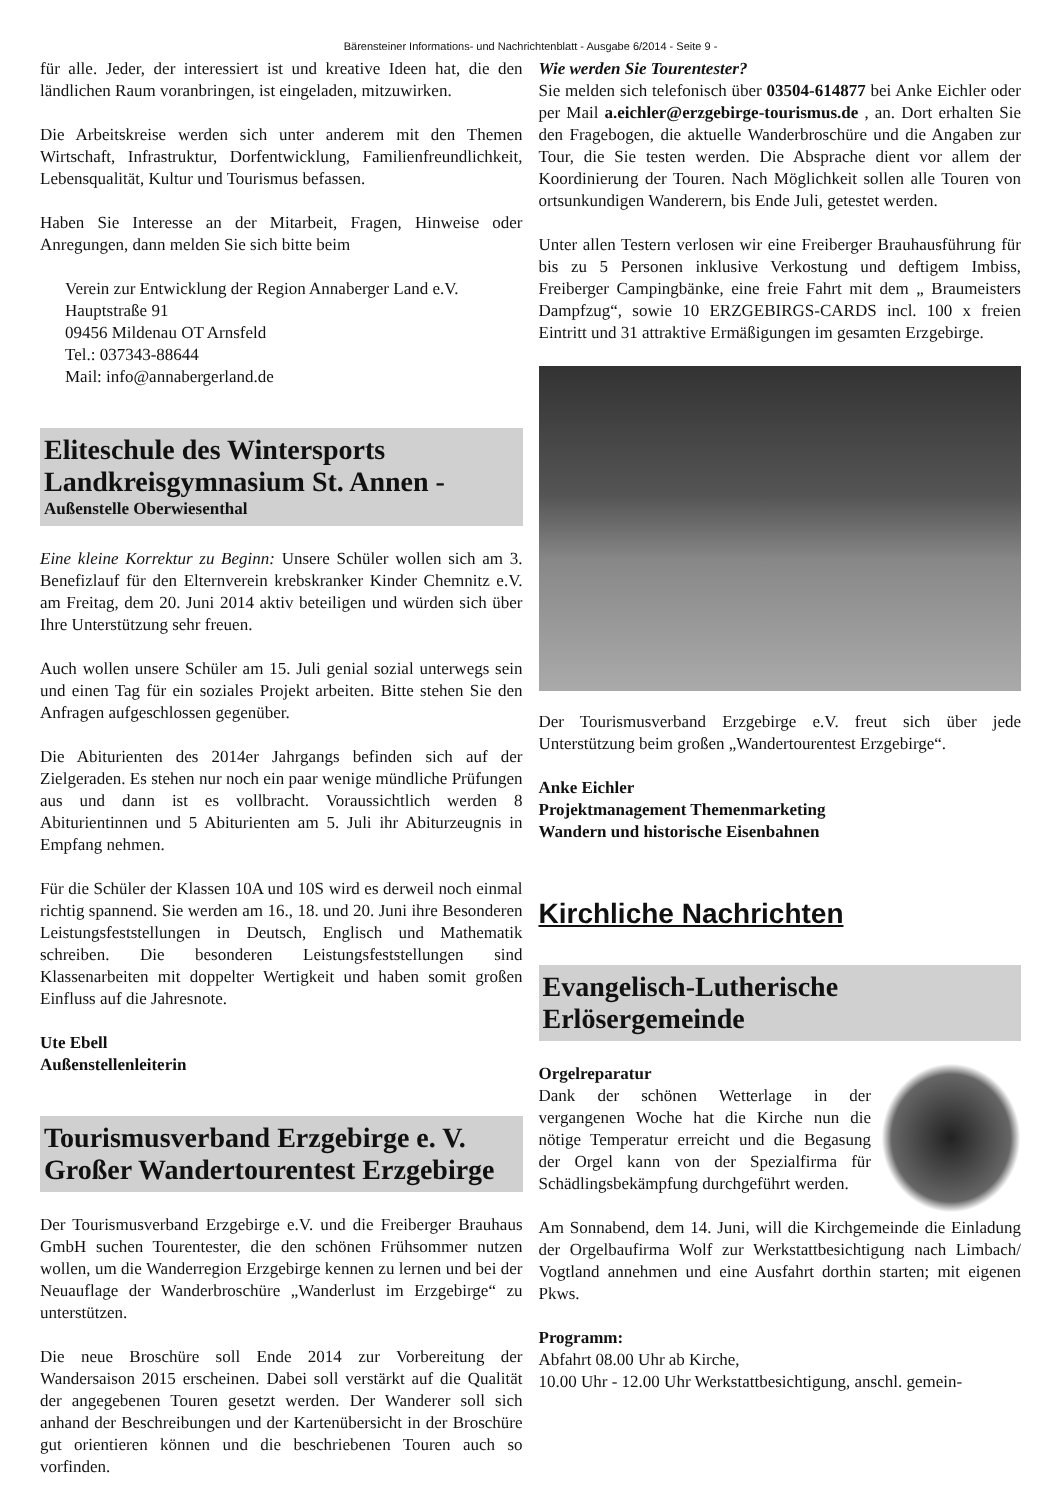Bärensteiner Informations- und Nachrichtenblatt - Ausgabe 6/2014 - Seite 9 -
für alle. Jeder, der interessiert ist und kreative Ideen hat, die den ländlichen Raum voranbringen, ist eingeladen, mitzuwirken.
Die Arbeitskreise werden sich unter anderem mit den Themen Wirtschaft, Infrastruktur, Dorfentwicklung, Familienfreundlichkeit, Lebensqualität, Kultur und Tourismus befassen.
Haben Sie Interesse an der Mitarbeit, Fragen, Hinweise oder Anregungen, dann melden Sie sich bitte beim
Verein zur Entwicklung der Region Annaberger Land e.V.
Hauptstraße 91
09456 Mildenau OT Arnsfeld
Tel.: 037343-88644
Mail: info@annabergerland.de
Eliteschule des Wintersports Landkreisgymnasium St. Annen -
Außenstelle Oberwiesenthal
Eine kleine Korrektur zu Beginn: Unsere Schüler wollen sich am 3. Benefizlauf für den Elternverein krebskranker Kinder Chemnitz e.V. am Freitag, dem 20. Juni 2014 aktiv beteiligen und würden sich über Ihre Unterstützung sehr freuen.
Auch wollen unsere Schüler am 15. Juli genial sozial unterwegs sein und einen Tag für ein soziales Projekt arbeiten. Bitte stehen Sie den Anfragen aufgeschlossen gegenüber.
Die Abiturienten des 2014er Jahrgangs befinden sich auf der Zielgeraden. Es stehen nur noch ein paar wenige mündliche Prüfungen aus und dann ist es vollbracht. Voraussichtlich werden 8 Abiturientinnen und 5 Abiturienten am 5. Juli ihr Abiturzeugnis in Empfang nehmen.
Für die Schüler der Klassen 10A und 10S wird es derweil noch einmal richtig spannend. Sie werden am 16., 18. und 20. Juni ihre Besonderen Leistungsfeststellungen in Deutsch, Englisch und Mathematik schreiben. Die besonderen Leistungsfeststellungen sind Klassenarbeiten mit doppelter Wertigkeit und haben somit großen Einfluss auf die Jahresnote.
Ute Ebell
Außenstellenleiterin
Tourismusverband Erzgebirge e. V. Großer Wandertourentest Erzgebirge
Der Tourismusverband Erzgebirge e.V. und die Freiberger Brauhaus GmbH suchen Tourentester, die den schönen Frühsommer nutzen wollen, um die Wanderregion Erzgebirge kennen zu lernen und bei der Neuauflage der Wanderbroschüre „Wanderlust im Erzgebirge“ zu unterstützen.
Die neue Broschüre soll Ende 2014 zur Vorbereitung der Wandersaison 2015 erscheinen. Dabei soll verstärkt auf die Qualität der angegebenen Touren gesetzt werden. Der Wanderer soll sich anhand der Beschreibungen und der Kartenübersicht in der Broschüre gut orientieren können und die beschriebenen Touren auch so vorfinden.
Wie werden Sie Tourentester?
Sie melden sich telefonisch über 03504-614877 bei Anke Eichler oder per Mail a.eichler@erzgebirge-tourismus.de , an. Dort erhalten Sie den Fragebogen, die aktuelle Wanderbroschüre und die Angaben zur Tour, die Sie testen werden. Die Absprache dient vor allem der Koordinierung der Touren. Nach Möglichkeit sollen alle Touren von ortsunkundigen Wanderern, bis Ende Juli, getestet werden.
Unter allen Testern verlosen wir eine Freiberger Brauhausführung für bis zu 5 Personen inklusive Verkostung und deftigem Imbiss, Freiberger Campingbänke, eine freie Fahrt mit dem „ Braumeisters Dampfzug“, sowie 10 ERZGEBIRGS-CARDS incl. 100 x freien Eintritt und 31 attraktive Ermäßigungen im gesamten Erzgebirge.
Der Tourismusverband Erzgebirge e.V. freut sich über jede Unterstützung beim großen „Wandertourentest Erzgebirge“.
Anke Eichler
Projektmanagement Themenmarketing
Wandern und historische Eisenbahnen
Kirchliche Nachrichten
Evangelisch-Lutherische Erlösergemeinde
Orgelreparatur
Dank der schönen Wetterlage in der vergangenen Woche hat die Kirche nun die nötige Temperatur erreicht und die Begasung der Orgel kann von der Spezialfirma für Schädlingsbekämpfung durchgeführt werden.
Am Sonnabend, dem 14. Juni, will die Kirchgemeinde die Einladung der Orgelbaufirma Wolf zur Werkstattbesichtigung nach Limbach/ Vogtland annehmen und eine Ausfahrt dorthin starten; mit eigenen Pkws.
Programm:
Abfahrt 08.00 Uhr ab Kirche,
10.00 Uhr - 12.00 Uhr Werkstattbesichtigung, anschl. gemein-